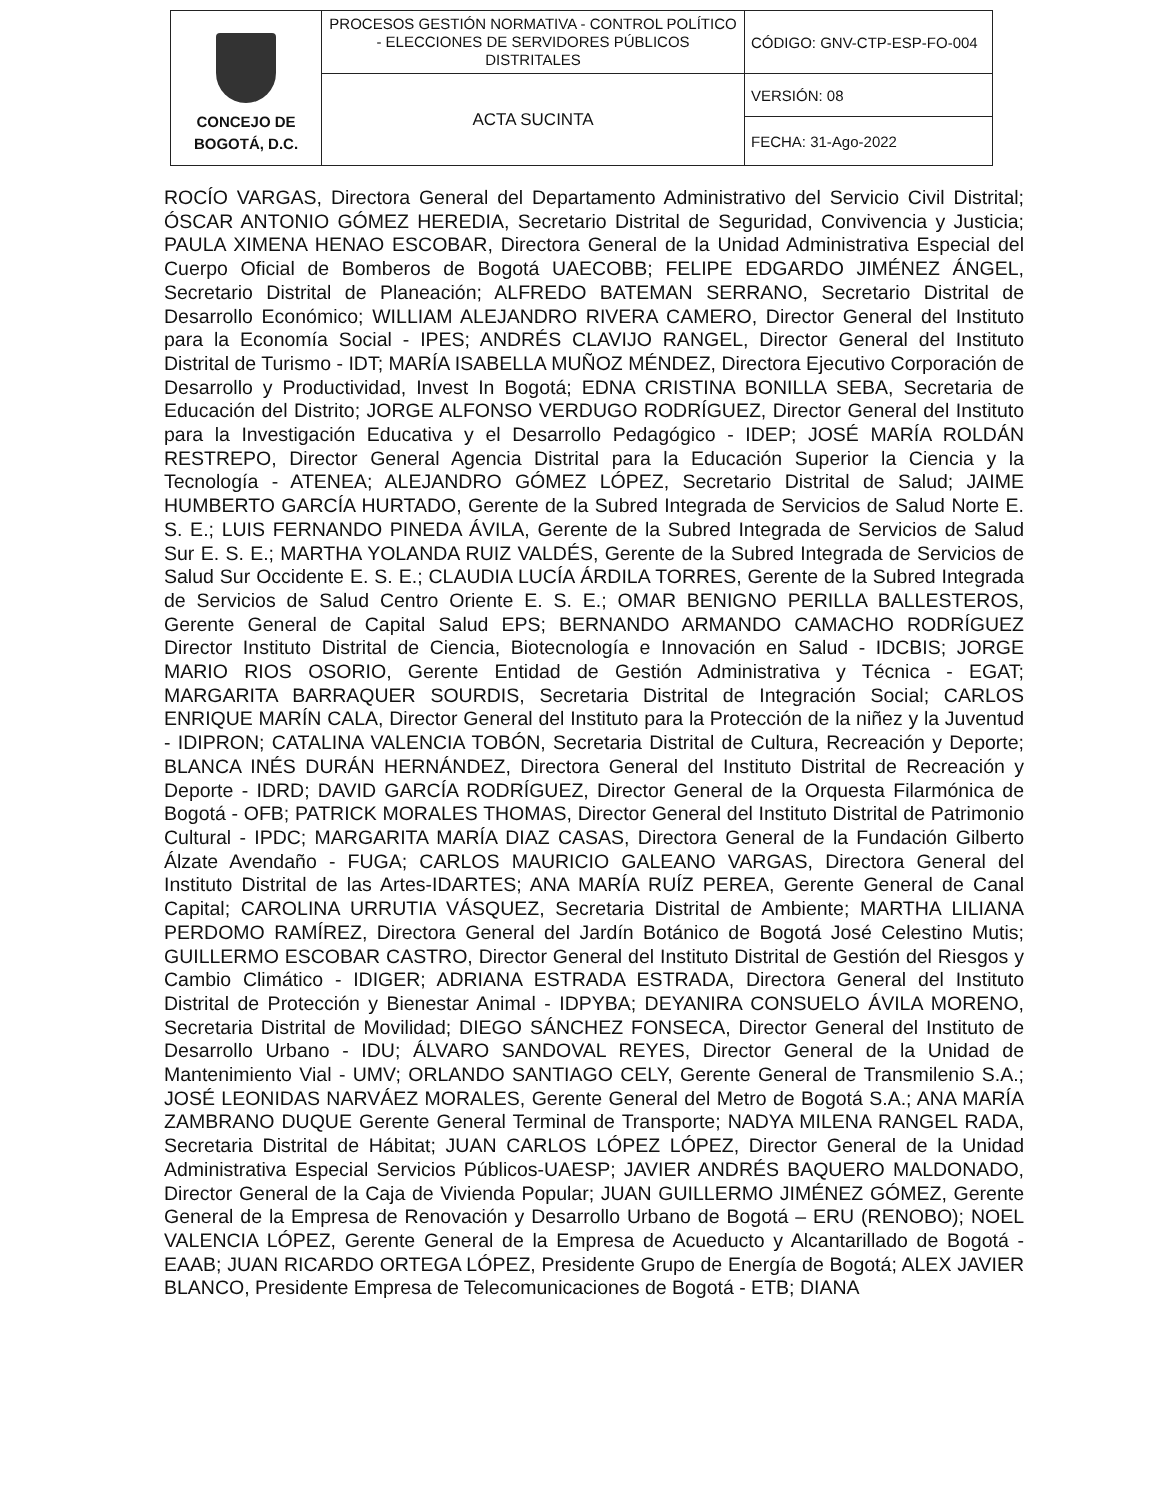| CONCEJO DE BOGOTÁ, D.C. | PROCESOS GESTIÓN NORMATIVA - CONTROL POLÍTICO - ELECCIONES DE SERVIDORES PÚBLICOS DISTRITALES | CÓDIGO: GNV-CTP-ESP-FO-004 |
| | ACTA SUCINTA | VERSIÓN: 08 |
| | | FECHA: 31-Ago-2022 |
ROCÍO VARGAS, Directora General del Departamento Administrativo del Servicio Civil Distrital; ÓSCAR ANTONIO GÓMEZ HEREDIA, Secretario Distrital de Seguridad, Convivencia y Justicia; PAULA XIMENA HENAO ESCOBAR, Directora General de la Unidad Administrativa Especial del Cuerpo Oficial de Bomberos de Bogotá UAECOBB; FELIPE EDGARDO JIMÉNEZ ÁNGEL, Secretario Distrital de Planeación; ALFREDO BATEMAN SERRANO, Secretario Distrital de Desarrollo Económico; WILLIAM ALEJANDRO RIVERA CAMERO, Director General del Instituto para la Economía Social - IPES; ANDRÉS CLAVIJO RANGEL, Director General del Instituto Distrital de Turismo - IDT; MARÍA ISABELLA MUÑOZ MÉNDEZ, Directora Ejecutivo Corporación de Desarrollo y Productividad, Invest In Bogotá; EDNA CRISTINA BONILLA SEBA, Secretaria de Educación del Distrito; JORGE ALFONSO VERDUGO RODRÍGUEZ, Director General del Instituto para la Investigación Educativa y el Desarrollo Pedagógico - IDEP; JOSÉ MARÍA ROLDÁN RESTREPO, Director General Agencia Distrital para la Educación Superior la Ciencia y la Tecnología - ATENEA; ALEJANDRO GÓMEZ LÓPEZ, Secretario Distrital de Salud; JAIME HUMBERTO GARCÍA HURTADO, Gerente de la Subred Integrada de Servicios de Salud Norte E. S. E.; LUIS FERNANDO PINEDA ÁVILA, Gerente de la Subred Integrada de Servicios de Salud Sur E. S. E.; MARTHA YOLANDA RUIZ VALDÉS, Gerente de la Subred Integrada de Servicios de Salud Sur Occidente E. S. E.; CLAUDIA LUCÍA ÁRDILA TORRES, Gerente de la Subred Integrada de Servicios de Salud Centro Oriente E. S. E.; OMAR BENIGNO PERILLA BALLESTEROS, Gerente General de Capital Salud EPS; BERNANDO ARMANDO CAMACHO RODRÍGUEZ Director Instituto Distrital de Ciencia, Biotecnología e Innovación en Salud - IDCBIS; JORGE MARIO RIOS OSORIO, Gerente Entidad de Gestión Administrativa y Técnica - EGAT; MARGARITA BARRAQUER SOURDIS, Secretaria Distrital de Integración Social; CARLOS ENRIQUE MARÍN CALA, Director General del Instituto para la Protección de la niñez y la Juventud - IDIPRON; CATALINA VALENCIA TOBÓN, Secretaria Distrital de Cultura, Recreación y Deporte; BLANCA INÉS DURÁN HERNÁNDEZ, Directora General del Instituto Distrital de Recreación y Deporte - IDRD; DAVID GARCÍA RODRÍGUEZ, Director General de la Orquesta Filarmónica de Bogotá - OFB; PATRICK MORALES THOMAS, Director General del Instituto Distrital de Patrimonio Cultural - IPDC; MARGARITA MARÍA DIAZ CASAS, Directora General de la Fundación Gilberto Álzate Avendaño - FUGA; CARLOS MAURICIO GALEANO VARGAS, Directora General del Instituto Distrital de las Artes-IDARTES; ANA MARÍA RUÍZ PEREA, Gerente General de Canal Capital; CAROLINA URRUTIA VÁSQUEZ, Secretaria Distrital de Ambiente; MARTHA LILIANA PERDOMO RAMÍREZ, Directora General del Jardín Botánico de Bogotá José Celestino Mutis; GUILLERMO ESCOBAR CASTRO, Director General del Instituto Distrital de Gestión del Riesgos y Cambio Climático - IDIGER; ADRIANA ESTRADA ESTRADA, Directora General del Instituto Distrital de Protección y Bienestar Animal - IDPYBA; DEYANIRA CONSUELO ÁVILA MORENO, Secretaria Distrital de Movilidad; DIEGO SÁNCHEZ FONSECA, Director General del Instituto de Desarrollo Urbano - IDU; ÁLVARO SANDOVAL REYES, Director General de la Unidad de Mantenimiento Vial - UMV; ORLANDO SANTIAGO CELY, Gerente General de Transmilenio S.A.; JOSÉ LEONIDAS NARVÁEZ MORALES, Gerente General del Metro de Bogotá S.A.; ANA MARÍA ZAMBRANO DUQUE Gerente General Terminal de Transporte; NADYA MILENA RANGEL RADA, Secretaria Distrital de Hábitat; JUAN CARLOS LÓPEZ LÓPEZ, Director General de la Unidad Administrativa Especial Servicios Públicos-UAESP; JAVIER ANDRÉS BAQUERO MALDONADO, Director General de la Caja de Vivienda Popular; JUAN GUILLERMO JIMÉNEZ GÓMEZ, Gerente General de la Empresa de Renovación y Desarrollo Urbano de Bogotá – ERU (RENOBO); NOEL VALENCIA LÓPEZ, Gerente General de la Empresa de Acueducto y Alcantarillado de Bogotá - EAAB; JUAN RICARDO ORTEGA LÓPEZ, Presidente Grupo de Energía de Bogotá; ALEX JAVIER BLANCO, Presidente Empresa de Telecomunicaciones de Bogotá - ETB; DIANA